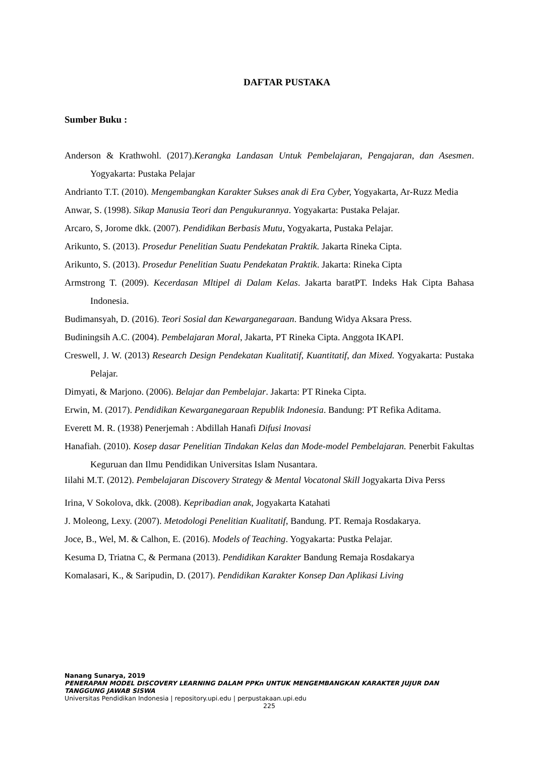DAFTAR PUSTAKA
Sumber Buku :
Anderson & Krathwohl. (2017).Kerangka Landasan Untuk Pembelajaran, Pengajaran, dan Asesmen. Yogyakarta: Pustaka Pelajar
Andrianto T.T. (2010). Mengembangkan Karakter Sukses anak di Era Cyber, Yogyakarta, Ar-Ruzz Media
Anwar, S. (1998). Sikap Manusia Teori dan Pengukurannya. Yogyakarta: Pustaka Pelajar.
Arcaro, S, Jorome dkk. (2007). Pendidikan Berbasis Mutu, Yogyakarta, Pustaka Pelajar.
Arikunto, S. (2013). Prosedur Penelitian Suatu Pendekatan Praktik. Jakarta Rineka Cipta.
Arikunto, S. (2013). Prosedur Penelitian Suatu Pendekatan Praktik. Jakarta: Rineka Cipta
Armstrong T. (2009). Kecerdasan Mltipel di Dalam Kelas. Jakarta baratPT. Indeks Hak Cipta Bahasa Indonesia.
Budimansyah, D. (2016). Teori Sosial dan Kewarganegaraan. Bandung Widya Aksara Press.
Budiningsih A.C. (2004). Pembelajaran Moral, Jakarta, PT Rineka Cipta. Anggota IKAPI.
Creswell, J. W. (2013) Research Design Pendekatan Kualitatif, Kuantitatif, dan Mixed. Yogyakarta: Pustaka Pelajar.
Dimyati, & Marjono. (2006). Belajar dan Pembelajar. Jakarta: PT Rineka Cipta.
Erwin, M. (2017). Pendidikan Kewarganegaraan Republik Indonesia. Bandung: PT Refika Aditama.
Everett M. R. (1938) Penerjemah : Abdillah Hanafi Difusi Inovasi
Hanafiah. (2010). Kosep dasar Penelitian Tindakan Kelas dan Mode-model Pembelajaran. Penerbit Fakultas Keguruan dan Ilmu Pendidikan Universitas Islam Nusantara.
Iilahi M.T. (2012). Pembelajaran Discovery Strategy & Mental Vocatonal Skill Jogyakarta Diva Perss
Irina, V Sokolova, dkk. (2008). Kepribadian anak, Jogyakarta Katahati
J. Moleong, Lexy. (2007). Metodologi Penelitian Kualitatif, Bandung. PT. Remaja Rosdakarya.
Joce, B., Wel, M. & Calhon, E. (2016). Models of Teaching. Yogyakarta: Pustka Pelajar.
Kesuma D, Triatna C, & Permana (2013). Pendidikan Karakter Bandung Remaja Rosdakarya
Komalasari, K., & Saripudin, D. (2017). Pendidikan Karakter Konsep Dan Aplikasi Living
Nanang Sunarya, 2019
PENERAPAN MODEL DISCOVERY LEARNING DALAM PPKn UNTUK MENGEMBANGKAN KARAKTER JUJUR DAN TANGGUNG JAWAB SISWA
Universitas Pendidikan Indonesia | repository.upi.edu | perpustakaan.upi.edu
225